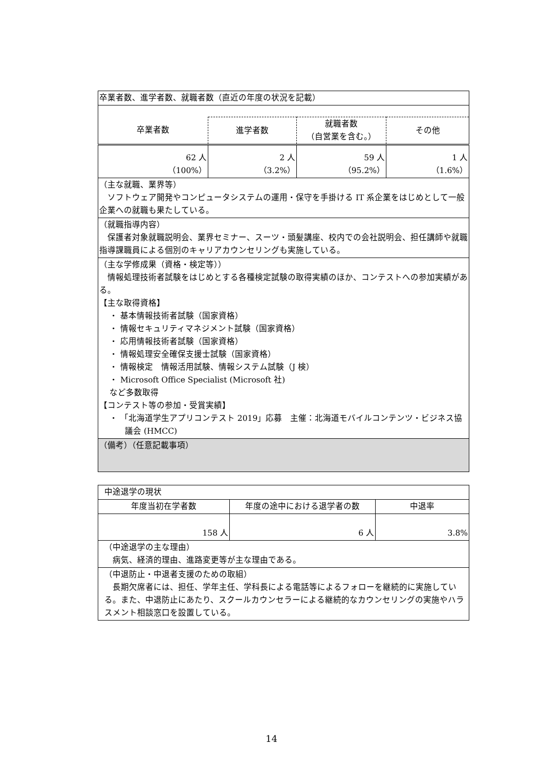| 卒業者数、進学者数、就職者数（直近の年度の状況を記載） | | | |
| 卒業者数 | 進学者数 | 就職者数 （自営業を含む。） | その他 |
| 62 人 （100%） | 2 人 （3.2%） | 59 人 （95.2%） | 1 人 （1.6%） |
| （主な就職、業界等） ソフトウェア開発やコンピュータシステムの運用・保守を手掛ける IT 系企業をはじめとして一般企業への就職も果たしている。 | | | |
| （就職指導内容） 保護者対象就職説明会、業界セミナー、スーツ・頭髪講座、校内での会社説明会、担任講師や就職指導課職員による個別のキャリアカウンセリングも実施している。 | | | |
| （主な学修成果（資格・検定等）） 情報処理技術者試験をはじめとする各種検定試験の取得実績のほか、コンテストへの参加実績がある。 【主な取得資格】 ・ 基本情報技術者試験（国家資格） ・ 情報セキュリティマネジメント試験（国家資格） ・ 応用情報技術者試験（国家資格） ・ 情報処理安全確保支援士試験（国家資格） ・ 情報検定 情報活用試験、情報システム試験（J 検） ・ Microsoft Office Specialist (Microsoft 社) など多数取得 【コンテスト等の参加・受賞実績】 ・ 「北海道学生アプリコンテスト 2019」応募 主催：北海道モバイルコンテンツ・ビジネス協議会 (HMCC) | | | |
| （備考）（任意記載事項） | | | |
| 中途退学の現状 | | |
| 年度当初在学者数 | 年度の途中における退学者の数 | 中退率 |
| 158 人 | 6 人 | 3.8% |
| （中途退学の主な理由） 病気、経済的理由、進路変更等が主な理由である。 | | |
| （中退防止・中退者支援のための取組） 長期欠席者には、担任、学年主任、学科長による電話等によるフォローを継続的に実施している。また、中退防止にあたり、スクールカウンセラーによる継続的なカウンセリングの実施やハラスメント相談窓口を設置している。 | | |
14